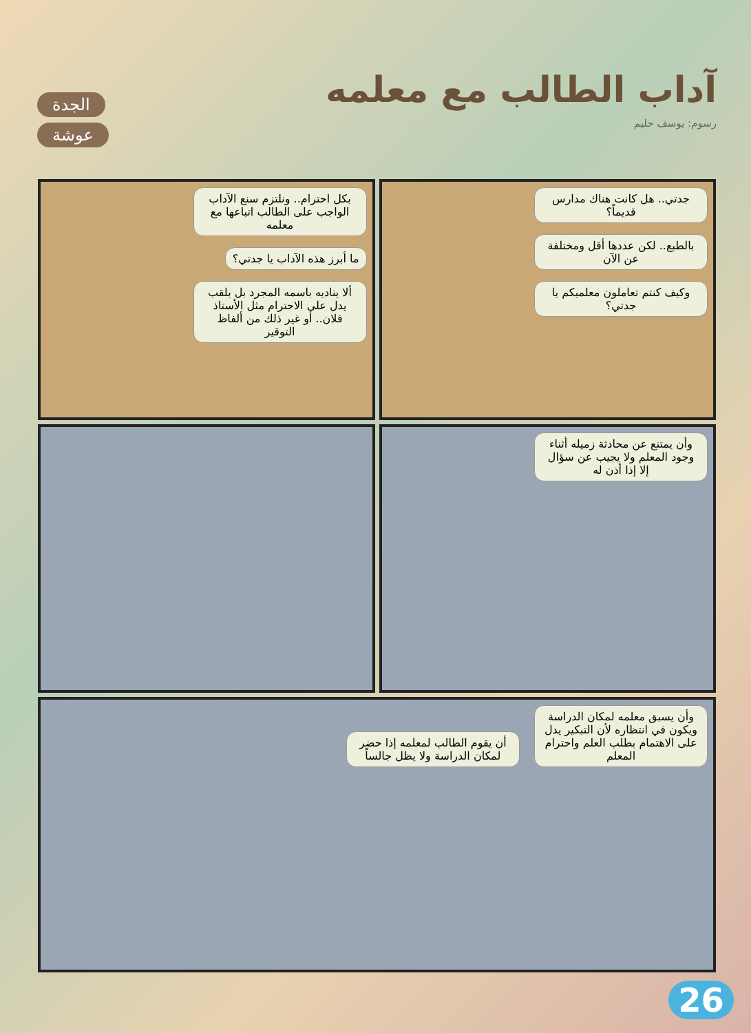آداب الطالب مع معلمه
رسوم: يوسف حليم
الجدة
عوشة
جدتي.. هل كانت هناك مدارس قديماً؟
بالطبع.. لكن عددها أقل ومختلفة عن الآن
وكيف كنتم تعاملون معلميكم يا جدتي؟
بكل احترام.. ونلتزم سنع الآداب الواجب على الطالب اتباعها مع معلمه
ما أبرز هذه الآداب يا جدتي؟
ألا يناديه باسمه المجرد بل بلقب يدل على الاحترام مثل الأستاذ فلان.. أو غير ذلك من ألفاظ التوقير
وأن يمتنع عن محادثة زميله أثناء وجود المعلم ولا يجيب عن سؤال إلا إذا أذن له
وأن يسبق معلمه لمكان الدراسة ويكون في انتظاره لأن التبكير يدل على الاهتمام بطلب العلم واحترام المعلم
أن يقوم الطالب لمعلمه إذا حضر لمكان الدراسة ولا يظل جالساً
26